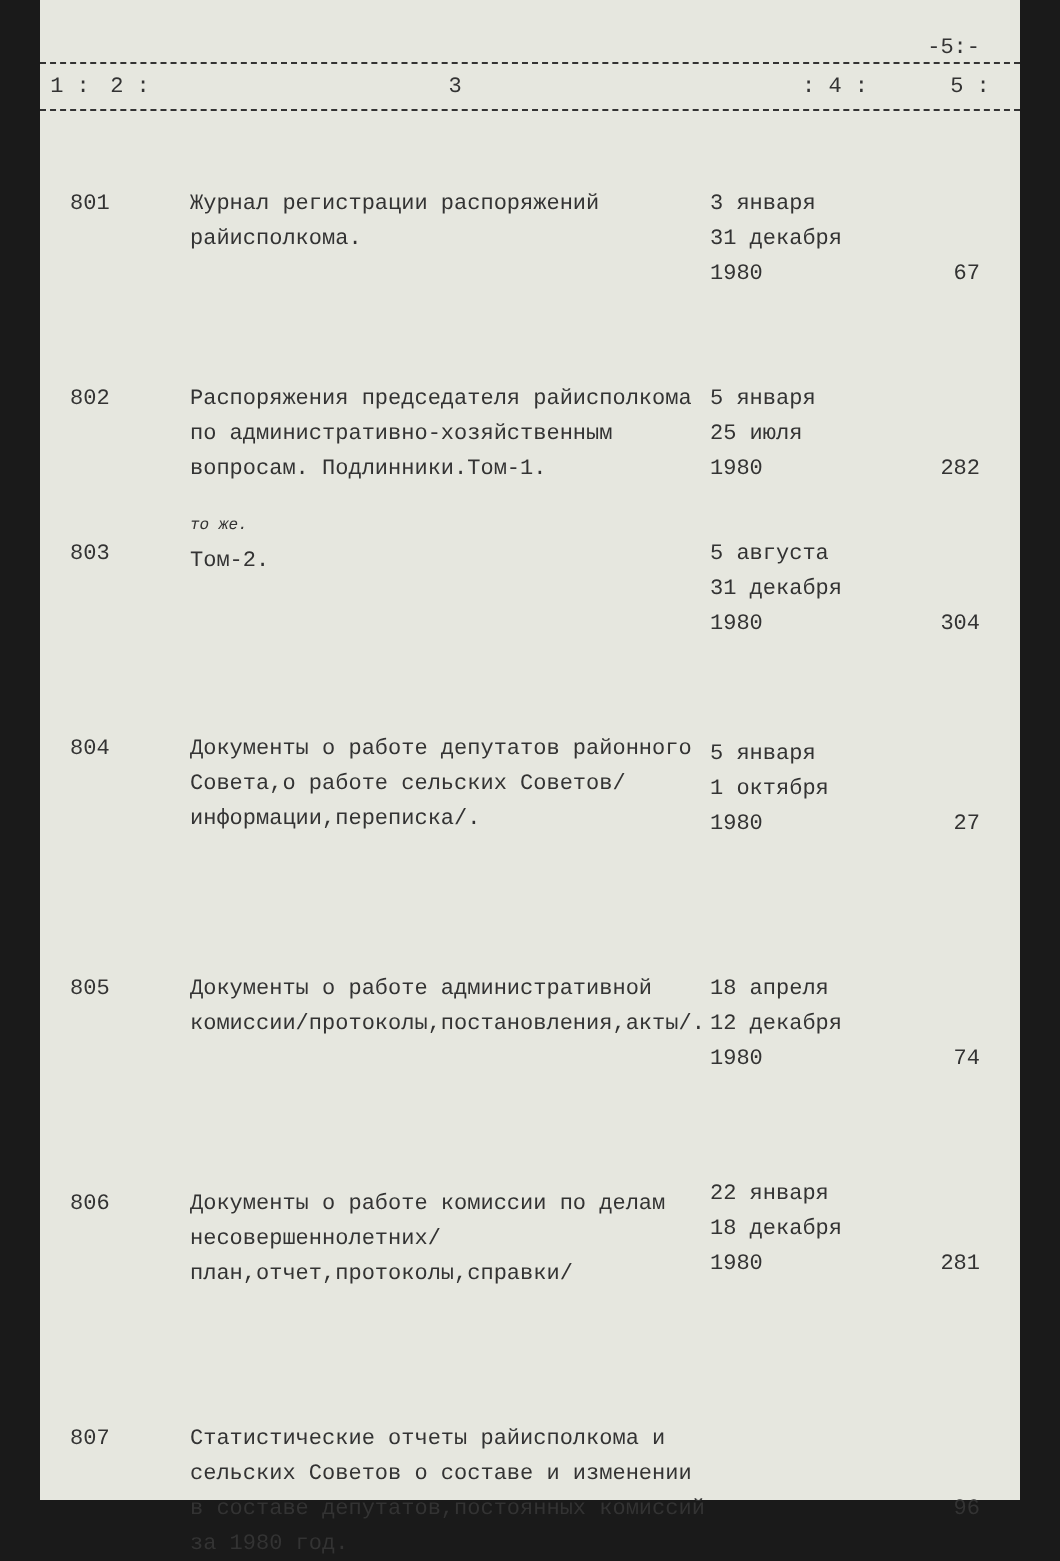-5:-
| 1 : | 2 : | 3 | : 4 : | 5 : |
| 801 | Журнал регистрации распоряжений райисполкома. | 3 января 31 декабря 1980 | 67 |
| 802 | Распоряжения председателя райисполкома по административно-хозяйственным вопросам. Подлинники.Том-1. | 5 января 25 июля 1980 | 282 |
| 803 | то же. Том-2. | 5 августа 31 декабря 1980 | 304 |
| 804 | Документы о работе депутатов районного Совета,о работе сельских Советов/информации,переписка/. | 5 января 1 октября 1980 | 27 |
| 805 | Документы о работе административной комиссии/протоколы,постановления,акты/. | 18 апреля 12 декабря 1980 | 74 |
| 806 | Документы о работе комиссии по делам несовершеннолетних/план,отчет,протоколы,справки/ | 22 января 18 декабря 1980 | 281 |
| 807 | Статистические отчеты райисполкома и сельских Советов о составе и изменении в составе депутатов,постоянных комиссий за 1980 год. | | 96 |